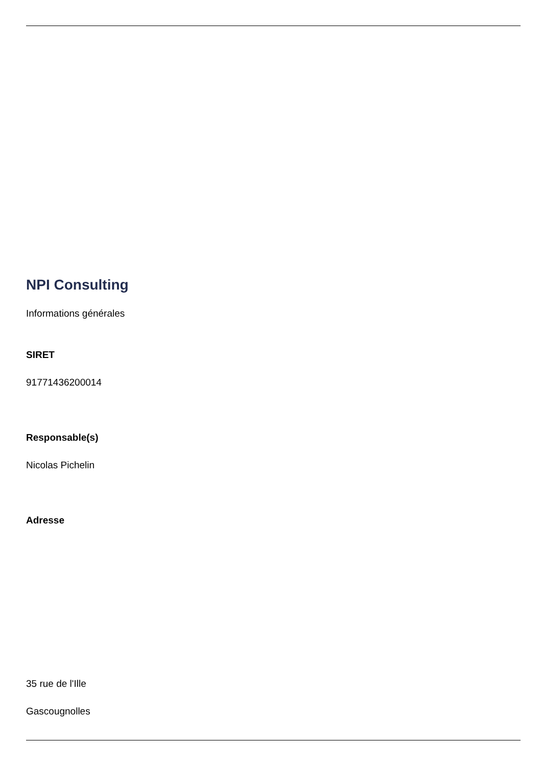NPI Consulting
Informations générales
SIRET
91771436200014
Responsable(s)
Nicolas Pichelin
Adresse
35 rue de l'Ille
Gascougnolles